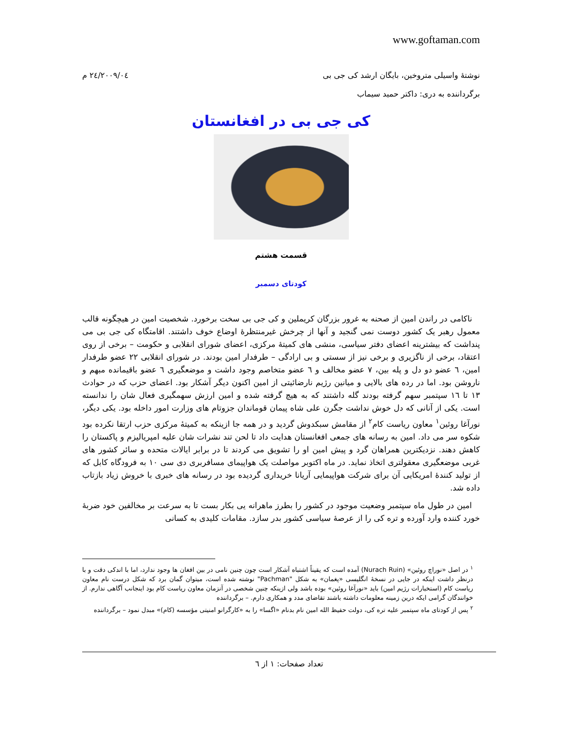www.goftaman.com
نوشتهٔ واسیلی متروخین، بایگان ارشد کی جی بی ۲۰۰۹/۰٤/۲٤ م
برگرداننده به دری: داکتر حمید سیماب
کی جی بی در افغانستان
قسمت هشتم
کودتای دسمبر
ناکامی در راندن امین از صحنه به غرور بزرگان کریملین و کی جی بی سخت برخورد. شخصیت امین در هیچگونه قالب معمول رهبر یک کشور دوست نمی گنجید و آنها از چرخش غیرمنتظرهٔ اوضاع خوف داشتند. اقامتگاه کی جی بی می پنداشت که بیشترینه اعضای دفتر سیاسی، منشی های کمیتهٔ مرکزی، اعضای شورای انقلابی و حکومت – برخی از روی اعتقاد، برخی از ناگزیری و برخی نیز از سستی و بی ارادگی – طرفدار امین بودند. در شورای انقلابی ۲۲ عضو طرفدار امین، ٦ عضو دو دل و پله بین، ۷ عضو مخالف و ٦ عضو متخاصم وجود داشت و موضعگیری ٦ عضو باقیمانده مبهم و ناروشن بود. اما در رده های بالایی و میانین رژیم نارضائیتی از امین اکنون دیگر آشکار بود. اعضای حزب که در حوادث ۱۳ تا ۱٦ سپتمبر سهم گرفته بودند گله داشتند که به هیچ گرفته شده و امین ارزش سهمگیری فعال شان را ندانسته است. یکی از آنانی که دل خوش نداشت جگرن علی شاه پیمان قوماندان جزوتام های وزارت امور داخله بود. یکی دیگر، نورآغا روئین<sup>۱</sup> معاون ریاست کام<sup>۲</sup> از مقامش سبکدوش گردید و در همه جا ازینکه به کمیتهٔ مرکزی حزب ارتقا نکرده بود شکوه سر می داد. امین به رسانه های جمعی افغانستان هدایت داد تا لحن تند نشرات شان علیه امپریالیزم و پاکستان را کاهش دهند. نزدیکترین همراهان گرد و پیش امین او را تشویق می کردند تا در برابر ایالات متحده و سائر کشور های غربی موضعگیری معقولتری اتخاذ نماید. در ماه اکتوبر مواصلت یک هواپیمای مسافربری دی سی ۱۰ به فرودگاه کابل که از تولید کنندهٔ امریکایی آن برای شرکت هواپیمایی آریانا خریداری گردیده بود در رسانه های خبری با خروش زیاد بازتاب داده شد.
امین در طول ماه سپتمبر وضعیت موجود در کشور را بطرز ماهرانه یی بکار بست تا به سرعت بر مخالفین خود ضربهٔ خورد کننده وارد آورده و تره کی را از عرصهٔ سیاسی کشور بدر سازد. مقامات کلیدی به کسانی
<sup>۱</sup> در اصل «نوراچ روئین» (Nurach Ruin) آمده است که یقیناً اشتباه آشکار است چون چنین نامی در بین افغان ها وجود ندارد، اما با اندکی دقت و با درنظر داشت اینکه در جایی در نسخهٔ انگلیسی «پغمان» به شکل "Pachman" نوشته شده است، میتوان گمان برد که شکل درست نام معاون ریاست کام (استخبارات رژیم امین) باید «نورآغا روئین» بوده باشد ولی ازینکه چنین شخصی در آنزمان معاون ریاست کام بود اینجانب آگاهی ندارم. از خوانندگان گرامی ایکه درین زمینه معلومات داشته باشند تقاضای مدد و همکاری دارم. – برگرداننده
<sup>۲</sup> پس از کودتای ماه سپتمبر علیه تره کی، دولت حفیظ الله امین نام بدنام «اگسا» را به «کارگرانو امنیتی مؤسسه (کام)» مبدل نمود – برگرداننده
تعداد صفحات: ۱ از ٦